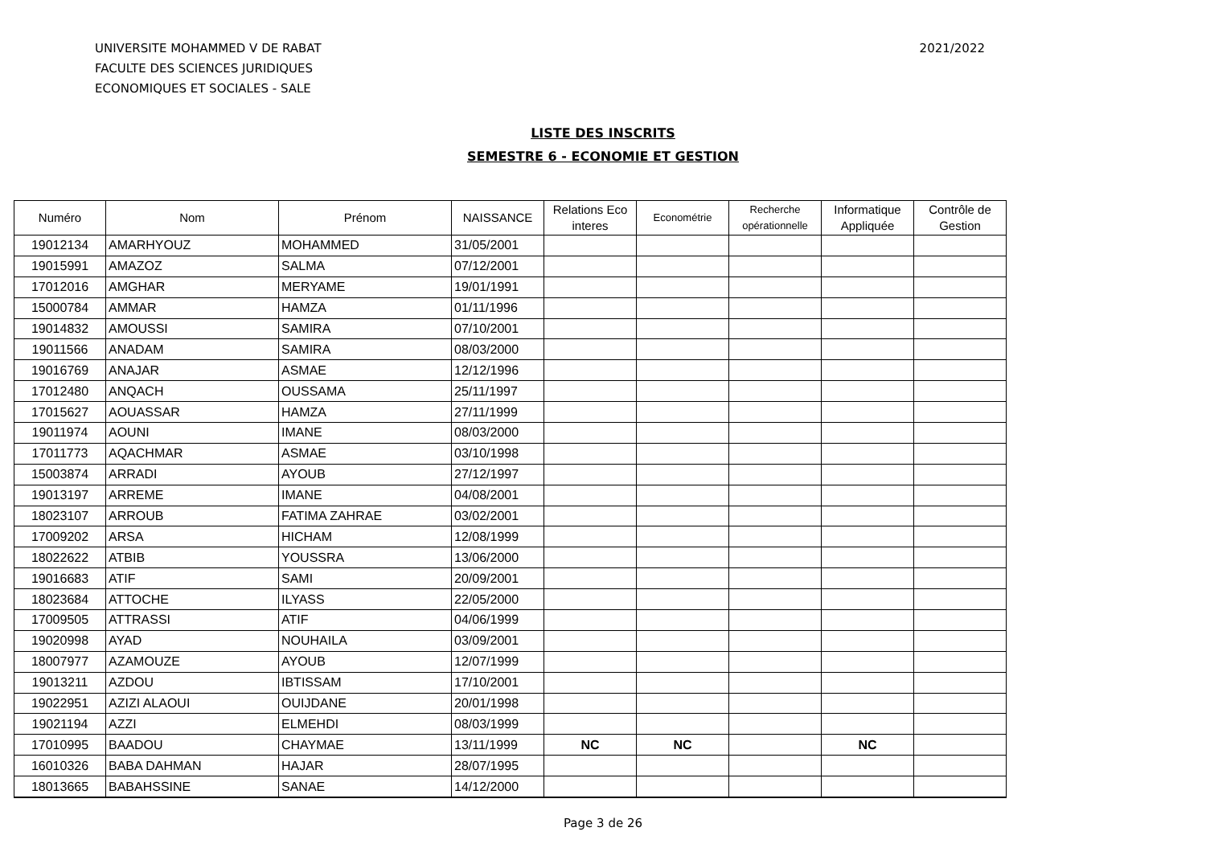UNIVERSITE MOHAMMED V DE RABAT
FACULTE DES SCIENCES JURIDIQUES
ECONOMIQUES ET SOCIALES - SALE
2021/2022
LISTE DES INSCRITS
SEMESTRE 6 - ECONOMIE ET GESTION
| Numéro | Nom | Prénom | NAISSANCE | Relations Eco interes | Econométrie | Recherche opérationnelle | Informatique Appliquée | Contrôle de Gestion |
| --- | --- | --- | --- | --- | --- | --- | --- | --- |
| 19012134 | AMARHYOUZ | MOHAMMED | 31/05/2001 | | | | | |
| 19015991 | AMAZOZ | SALMA | 07/12/2001 | | | | | |
| 17012016 | AMGHAR | MERYAME | 19/01/1991 | | | | | |
| 15000784 | AMMAR | HAMZA | 01/11/1996 | | | | | |
| 19014832 | AMOUSSI | SAMIRA | 07/10/2001 | | | | | |
| 19011566 | ANADAM | SAMIRA | 08/03/2000 | | | | | |
| 19016769 | ANAJAR | ASMAE | 12/12/1996 | | | | | |
| 17012480 | ANQACH | OUSSAMA | 25/11/1997 | | | | | |
| 17015627 | AOUASSAR | HAMZA | 27/11/1999 | | | | | |
| 19011974 | AOUNI | IMANE | 08/03/2000 | | | | | |
| 17011773 | AQACHMAR | ASMAE | 03/10/1998 | | | | | |
| 15003874 | ARRADI | AYOUB | 27/12/1997 | | | | | |
| 19013197 | ARREME | IMANE | 04/08/2001 | | | | | |
| 18023107 | ARROUB | FATIMA ZAHRAE | 03/02/2001 | | | | | |
| 17009202 | ARSA | HICHAM | 12/08/1999 | | | | | |
| 18022622 | ATBIB | YOUSSRA | 13/06/2000 | | | | | |
| 19016683 | ATIF | SAMI | 20/09/2001 | | | | | |
| 18023684 | ATTOCHE | ILYASS | 22/05/2000 | | | | | |
| 17009505 | ATTRASSI | ATIF | 04/06/1999 | | | | | |
| 19020998 | AYAD | NOUHAILA | 03/09/2001 | | | | | |
| 18007977 | AZAMOUZE | AYOUB | 12/07/1999 | | | | | |
| 19013211 | AZDOU | IBTISSAM | 17/10/2001 | | | | | |
| 19022951 | AZIZI ALAOUI | OUIJDANE | 20/01/1998 | | | | | |
| 19021194 | AZZI | ELMEHDI | 08/03/1999 | | | | | |
| 17010995 | BAADOU | CHAYMAE | 13/11/1999 | NC | NC | | NC | |
| 16010326 | BABA DAHMAN | HAJAR | 28/07/1995 | | | | | |
| 18013665 | BABAHSSINE | SANAE | 14/12/2000 | | | | | |
Page 3 de 26